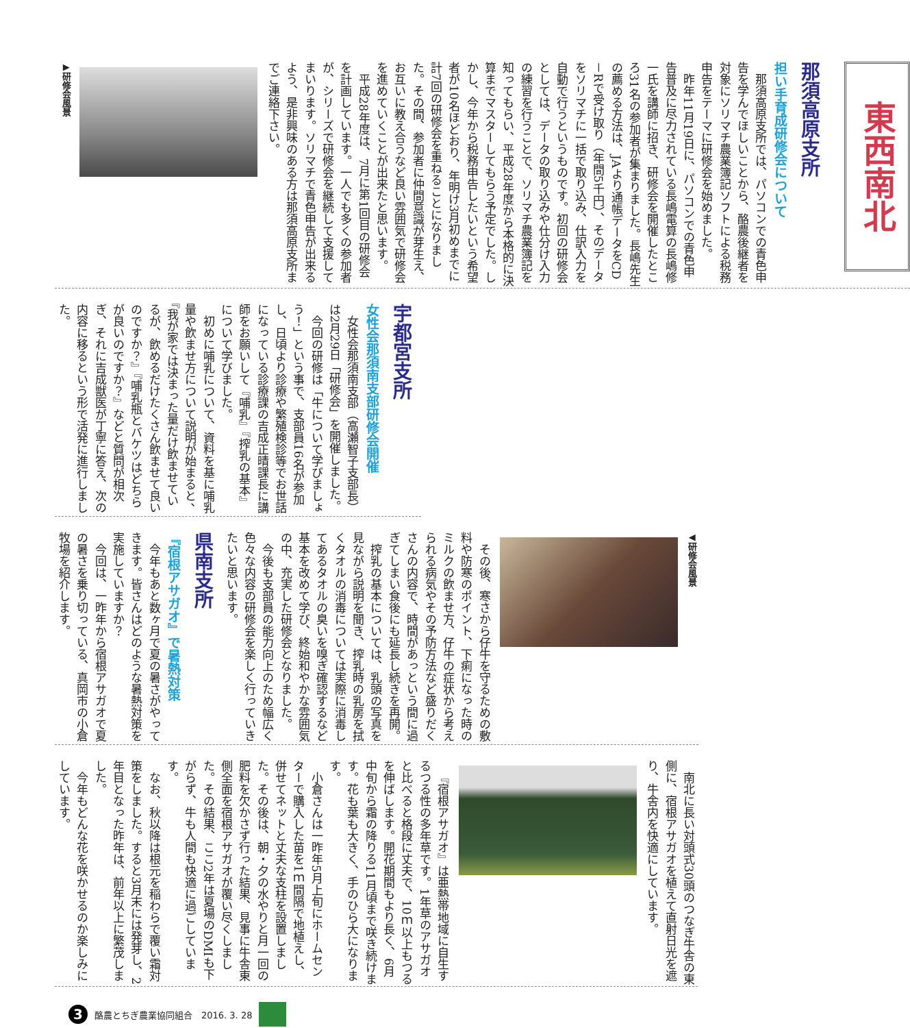東西南北
那須高原支所
担い手育成研修会について
那須高原支所では、パソコンでの青色申告を学んでほしいことから、酪農後継者を対象にソリマチ農業簿記ソフトによる税務申告をテーマに研修会を始めました。
昨年11月19日に、パソコンでの青色申告普及に尽力されている長嶋電算の長嶋修一氏を講師に招き、研修会を開催したところ31名の参加者が集まりました。長嶋先生の薦める方法は、JAより通帳データをCD－Rで受け取り（年間5千円）、そのデータをソリマチに一括で取り込み、仕訳入力を自動で行うというものです。初回の研修会としては、データの取り込みや仕分け入力の練習を行うことで、ソリマチ農業簿記を知ってもらい、平成28年度から本格的に決算までマスターしてもらう予定でした。しかし、今年から税務申告したいという希望者が10名ほどおり、年明け3月初めまでに計7回の研修会を重ねることになりました。その間、参加者に仲間意識が芽生え、お互いに教え合うなど良い雰囲気で研修会を進めていくことが出来たと思います。
平成28年度は、7月に第1回目の研修会を計画しています。一人でも多くの参加者が、シリーズで研修会を継続して支援してまいります。ソリマチで青色申告が出来るよう、是非興味のある方は那須高原支所までご連絡下さい。
▶研修会風景
宇都宮支所
女性会那須南支部研修会開催
女性会那須南支部（高瀬智子支部長）は2月29日「研修会」を開催しました。
今回の研修は「牛について学びましょう！」という事で、支部員16名が参加し、日頃より診療や繁殖検診等でお世話になっている診療課の吉成正晴課長に講師をお願いして『哺乳』『搾乳の基本』について学びました。
初めに哺乳について、資料を基に哺乳量や飲ませ方について説明が始まると、『我が家では決まった量だけ飲ませているが、飲めるだけたくさん飲ませて良いのですか？』『哺乳瓶とバケツはどちらが良いのですか？』などと質問が相次ぎ、それに吉成獣医が丁寧に答え、次の内容に移るという形で活発に進行しました。
◀研修会風景
その後、寒さから仔牛を守るための敷料や防寒のポイント、下痢になった時のミルクの飲ませ方、仔牛の症状から考えられる病気やその予防方法など盛りだくさんの内容で、時間があっという間に過ぎてしまい食後にも延長し続きを再開。
搾乳の基本については、乳頭の写真を見ながら説明を聞き、搾乳時の乳房を拭くタオルの消毒については実際に消毒してあるタオルの臭いを嗅ぎ確認するなど基本を改めて学び、終始和やかな雰囲気の中、充実した研修会となりました。
今後も支部員の能力向上のため幅広く色々な内容の研修会を楽しく行っていきたいと思います。
県南支所
『宿根アサガオ』で暑熱対策
今年もあと数ヶ月で夏の暑さがやってきます。皆さんはどのような暑熱対策を実施していますか？
今回は、一昨年から宿根アサガオで夏の暑さを乗り切っている、真岡市の小倉牧場を紹介します。
南北に長い対頭式30頭のつなぎ牛舎の東側に、宿根アサガオを植えて直射日光を遮り、牛舎内を快適にしています。
『宿根アサガオ』は亜熱帯地域に自生するつる性の多年草です。1年草のアサガオと比べると格段に丈夫で、10ｍ以上もつるを伸ばします。開花期間もより長く、6月中旬から霜の降りる11月頃まで咲き続けます。花も葉も大きく、手のひら大になります。
小倉さんは一昨年5月上旬にホームセンターで購入した苗を1ｍ間隔で地植えし、併せてネットと丈夫な支柱を設置しました。その後は、朝・夕の水やりと月一回の肥料を欠かさず行った結果、見事に牛舎東側全面を宿根アサガオが覆い尽くしました。その結果、ここ2年は夏場のDMIも下がらず、牛も人間も快適に過ごしています。
なお、秋以降は根元を稲わらで覆い霜対策をしました。すると3月末には発芽し、2年目となった昨年は、前年以上に繁茂しました。
今年もどんな花を咲かせるのか楽しみにしています。
3
酪農とちぎ農業協同組合　2016. 3. 28